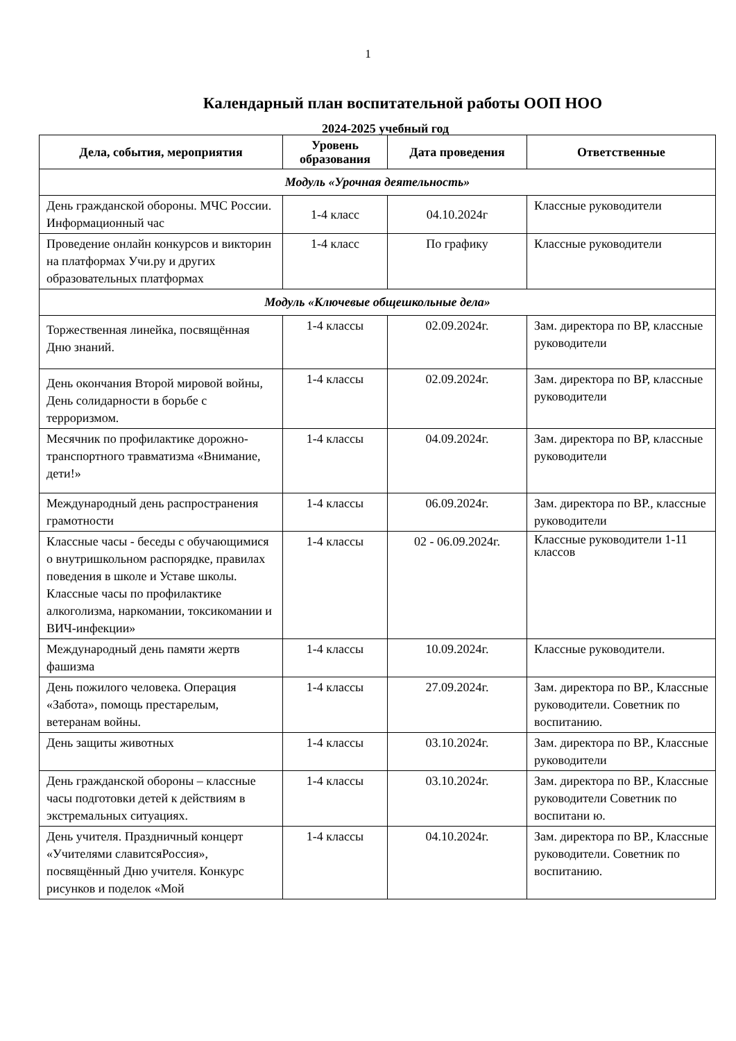1
Календарный план воспитательной работы ООП НОО
2024-2025 учебный год
| Дела, события, мероприятия | Уровень образования | Дата проведения | Ответственные |
| --- | --- | --- | --- |
| Модуль «Урочная деятельность» | | | |
| День гражданской обороны. МЧС России. Информационный час | 1-4 класс | 04.10.2024г | Классные руководители |
| Проведение онлайн конкурсов и викторин на платформах Учи.ру и других образовательных платформах | 1-4 класс | По графику | Классные руководители |
| Модуль «Ключевые общешкольные дела» | | | |
| Торжественная линейка, посвящённая Дню знаний. | 1-4 классы | 02.09.2024г. | Зам. директора по ВР, классные руководители |
| День окончания Второй мировой войны, День солидарности в борьбе с терроризмом. | 1-4 классы | 02.09.2024г. | Зам. директора по ВР, классные руководители |
| Месячник по профилактике дорожно-транспортного травматизма «Внимание, дети!» | 1-4 классы | 04.09.2024г. | Зам. директора по ВР, классные руководители |
| Международный день распространения грамотности | 1-4 классы | 06.09.2024г. | Зам. директора по ВР., классные руководители |
| Классные часы - беседы с обучающимися о внутришкольном распорядке, правилах поведения в школе и Уставе школы. Классные часы по профилактике алкоголизма, наркомании, токсикомании и ВИЧ-инфекции» | 1-4 классы | 02 - 06.09.2024г. | Классные руководители 1-11 классов |
| Международный день памяти жертв фашизма | 1-4 классы | 10.09.2024г. | Классные руководители. |
| День пожилого человека. Операция «Забота», помощь престарелым, ветеранам войны. | 1-4 классы | 27.09.2024г. | Зам. директора по ВР., Классные руководители. Советник по воспитанию. |
| День защиты животных | 1-4 классы | 03.10.2024г. | Зам. директора по ВР., Классные руководители |
| День гражданской обороны – классные часы подготовки детей к действиям в экстремальных ситуациях. | 1-4 классы | 03.10.2024г. | Зам. директора по ВР., Классные руководители Советник по воспитани ю. |
| День учителя. Праздничный концерт «Учителями славитсяРоссия», посвящённый Дню учителя. Конкурс рисунков и поделок «Мой | 1-4 классы | 04.10.2024г. | Зам. директора по ВР., Классные руководители. Советник по воспитанию. |